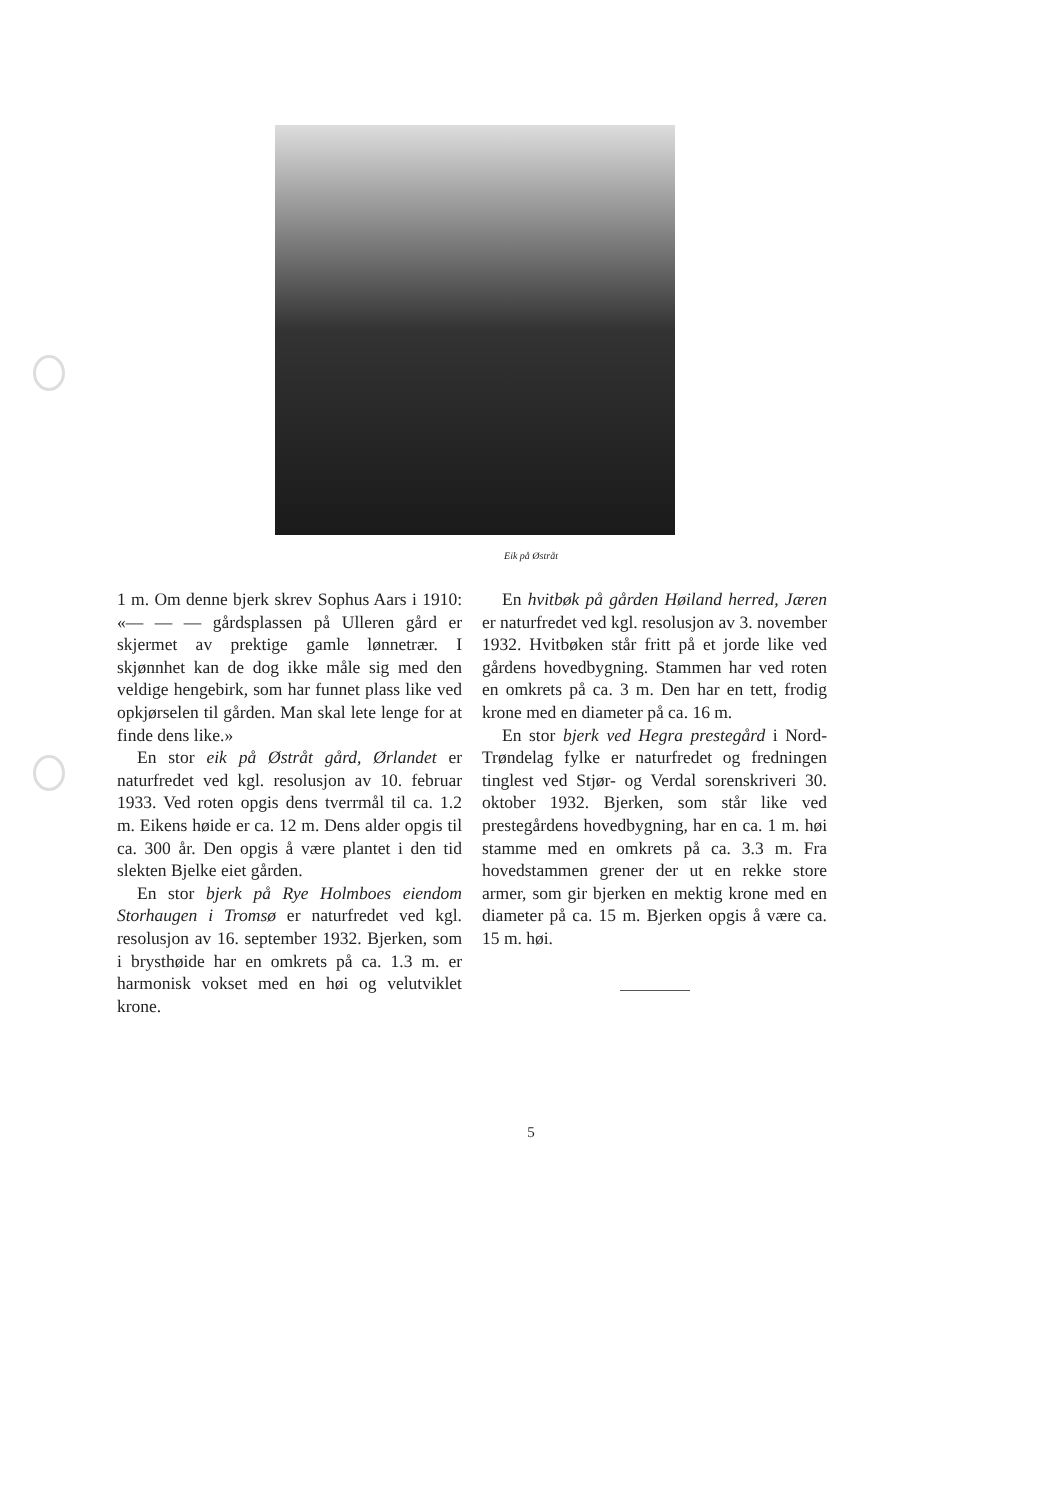Eik på Østråt
1 m. Om denne bjerk skrev Sophus Aars i 1910: «— — — gårdsplassen på Ulleren gård er skjermet av prektige gamle lønnetrær. I skjønnhet kan de dog ikke måle sig med den veldige hengebirk, som har funnet plass like ved opkjørselen til gården. Man skal lete lenge for at finde dens like.»
En stor eik på Østråt gård, Ørlandet er naturfredet ved kgl. resolusjon av 10. februar 1933. Ved roten opgis dens tverrmål til ca. 1.2 m. Eikens høide er ca. 12 m. Dens alder opgis til ca. 300 år. Den opgis å være plantet i den tid slekten Bjelke eiet gården.
En stor bjerk på Rye Holmboes eiendom Storhaugen i Tromsø er naturfredet ved kgl. resolusjon av 16. september 1932. Bjerken, som i brysthøide har en omkrets på ca. 1.3 m. er harmonisk vokset med en høi og velutviklet krone.
En hvitbøk på gården Høiland herred, Jæren er naturfredet ved kgl. resolusjon av 3. november 1932. Hvitbøken står fritt på et jorde like ved gårdens hovedbygning. Stammen har ved roten en omkrets på ca. 3 m. Den har en tett, frodig krone med en diameter på ca. 16 m.
En stor bjerk ved Hegra prestegård i Nord-Trøndelag fylke er naturfredet og fredningen tinglest ved Stjør- og Verdal sorenskriveri 30. oktober 1932. Bjerken, som står like ved prestegårdens hovedbygning, har en ca. 1 m. høi stamme med en omkrets på ca. 3.3 m. Fra hovedstammen grener der ut en rekke store armer, som gir bjerken en mektig krone med en diameter på ca. 15 m. Bjerken opgis å være ca. 15 m. høi.
5